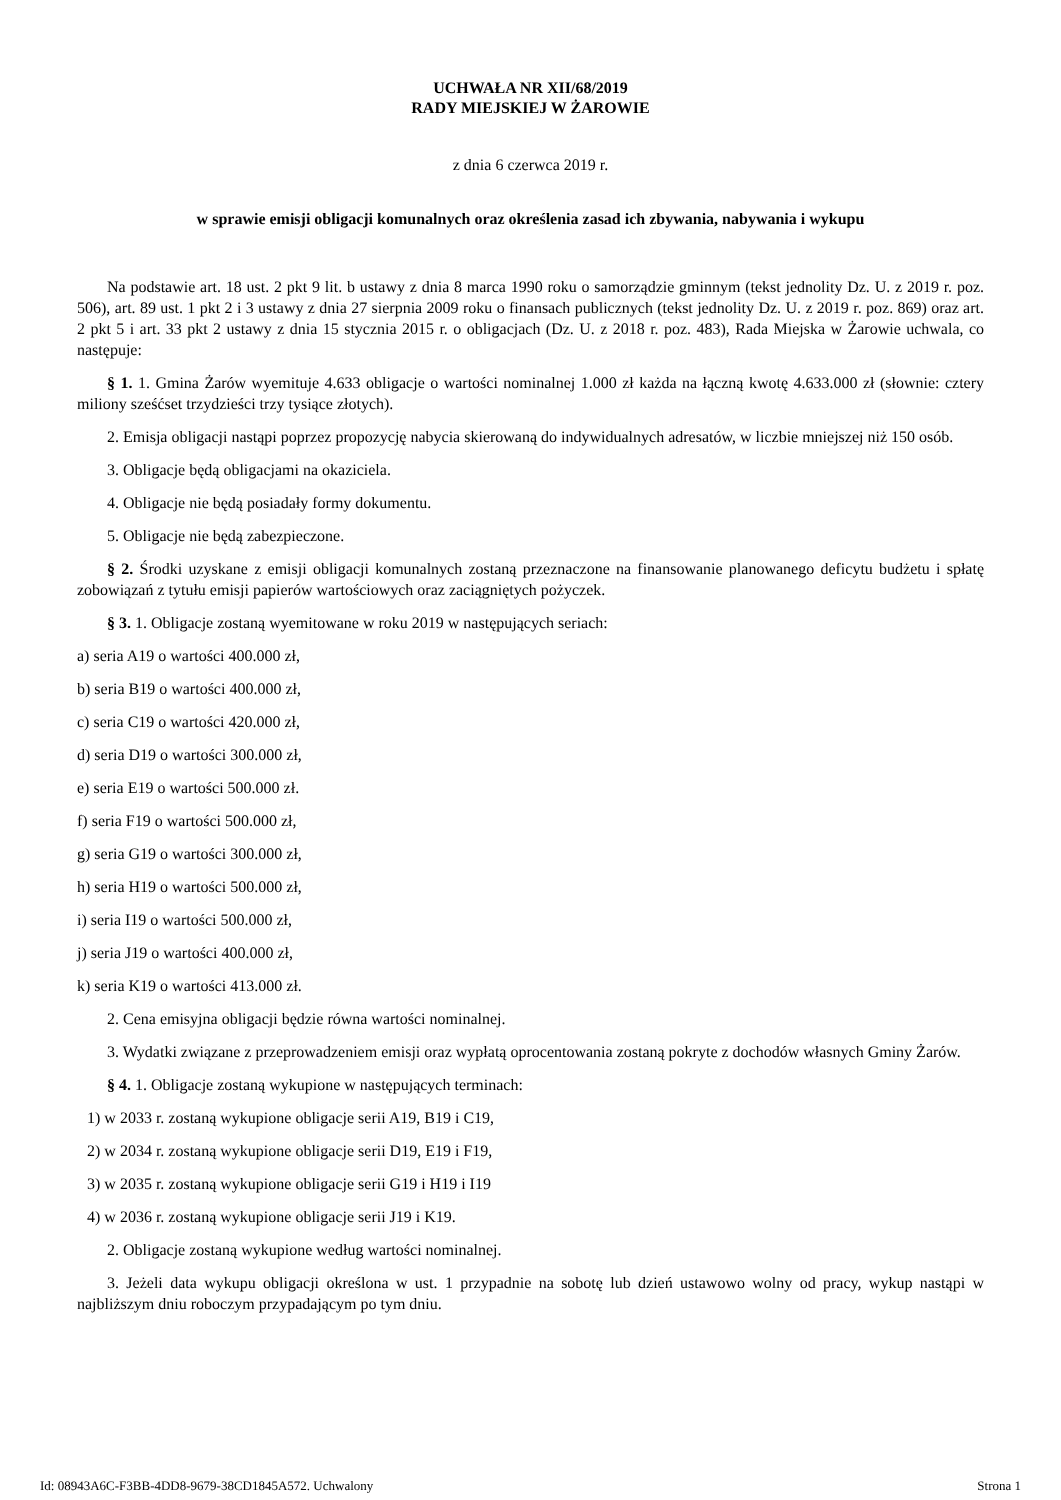UCHWAŁA NR XII/68/2019
RADY MIEJSKIEJ W ŻAROWIE
z dnia 6 czerwca 2019 r.
w sprawie emisji obligacji komunalnych oraz określenia zasad ich zbywania, nabywania i wykupu
Na podstawie art. 18 ust. 2 pkt 9 lit. b ustawy z dnia 8 marca 1990 roku o samorządzie gminnym (tekst jednolity Dz. U. z 2019 r. poz. 506), art. 89 ust. 1 pkt 2 i 3 ustawy z dnia 27 sierpnia 2009 roku o finansach publicznych (tekst jednolity Dz. U. z 2019 r. poz. 869) oraz art. 2 pkt 5 i art. 33 pkt 2 ustawy z dnia 15 stycznia 2015 r. o obligacjach (Dz. U. z 2018 r. poz. 483), Rada Miejska w Żarowie uchwala, co następuje:
§ 1. 1. Gmina Żarów wyemituje 4.633 obligacje o wartości nominalnej 1.000 zł każda na łączną kwotę 4.633.000 zł (słownie: cztery miliony sześćset trzydzieści trzy tysiące złotych).
2. Emisja obligacji nastąpi poprzez propozycję nabycia skierowaną do indywidualnych adresatów, w liczbie mniejszej niż 150 osób.
3. Obligacje będą obligacjami na okaziciela.
4. Obligacje nie będą posiadały formy dokumentu.
5. Obligacje nie będą zabezpieczone.
§ 2. Środki uzyskane z emisji obligacji komunalnych zostaną przeznaczone na finansowanie planowanego deficytu budżetu i spłatę zobowiązań z tytułu emisji papierów wartościowych oraz zaciągniętych pożyczek.
§ 3. 1. Obligacje zostaną wyemitowane w roku 2019 w następujących seriach:
a) seria A19 o wartości 400.000 zł,
b) seria B19 o wartości 400.000 zł,
c) seria C19 o wartości 420.000 zł,
d) seria D19 o wartości 300.000 zł,
e) seria E19 o wartości 500.000 zł.
f) seria F19 o wartości 500.000 zł,
g) seria G19 o wartości 300.000 zł,
h) seria H19 o wartości 500.000 zł,
i) seria I19 o wartości 500.000 zł,
j) seria J19 o wartości 400.000 zł,
k) seria K19 o wartości 413.000 zł.
2. Cena emisyjna obligacji będzie równa wartości nominalnej.
3. Wydatki związane z przeprowadzeniem emisji oraz wypłatą oprocentowania zostaną pokryte z dochodów własnych Gminy Żarów.
§ 4. 1. Obligacje zostaną wykupione w następujących terminach:
1) w 2033 r. zostaną wykupione obligacje serii A19, B19 i C19,
2) w 2034 r. zostaną wykupione obligacje serii D19, E19 i F19,
3) w 2035 r. zostaną wykupione obligacje serii G19 i H19 i I19
4) w 2036 r. zostaną wykupione obligacje serii J19 i K19.
2. Obligacje zostaną wykupione według wartości nominalnej.
3. Jeżeli data wykupu obligacji określona w ust. 1 przypadnie na sobotę lub dzień ustawowo wolny od pracy, wykup nastąpi w najbliższym dniu roboczym przypadającym po tym dniu.
Id: 08943A6C-F3BB-4DD8-9679-38CD1845A572. Uchwalony Strona 1